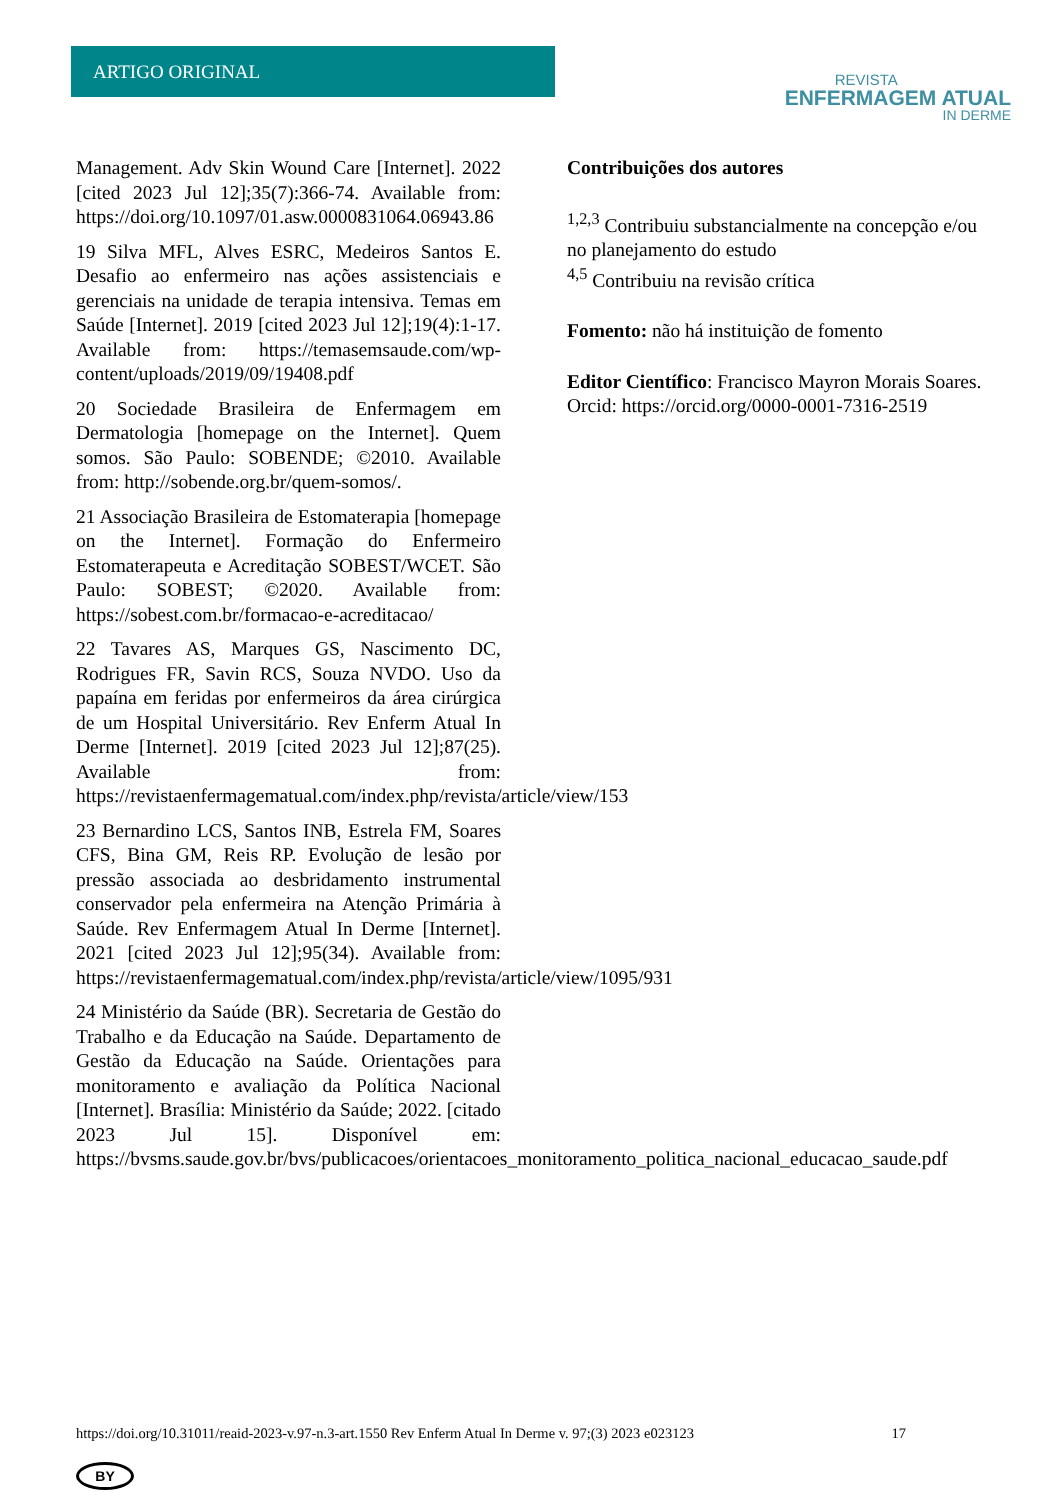ARTIGO ORIGINAL
REVISTA
ENFERMAGEM ATUAL
IN DERME
Management. Adv Skin Wound Care [Internet]. 2022 [cited 2023 Jul 12];35(7):366-74. Available from: https://doi.org/10.1097/01.asw.0000831064.06943.86
19 Silva MFL, Alves ESRC, Medeiros Santos E. Desafio ao enfermeiro nas ações assistenciais e gerenciais na unidade de terapia intensiva. Temas em Saúde [Internet]. 2019 [cited 2023 Jul 12];19(4):1-17. Available from: https://temasemsaude.com/wp-content/uploads/2019/09/19408.pdf
20 Sociedade Brasileira de Enfermagem em Dermatologia [homepage on the Internet]. Quem somos. São Paulo: SOBENDE; ©2010. Available from: http://sobende.org.br/quem-somos/.
21 Associação Brasileira de Estomaterapia [homepage on the Internet]. Formação do Enfermeiro Estomaterapeuta e Acreditação SOBEST/WCET. São Paulo: SOBEST; ©2020. Available from: https://sobest.com.br/formacao-e-acreditacao/
22 Tavares AS, Marques GS, Nascimento DC, Rodrigues FR, Savin RCS, Souza NVDO. Uso da papaína em feridas por enfermeiros da área cirúrgica de um Hospital Universitário. Rev Enferm Atual In Derme [Internet]. 2019 [cited 2023 Jul 12];87(25). Available from: https://revistaenfermagematual.com/index.php/revista/article/view/153
23 Bernardino LCS, Santos INB, Estrela FM, Soares CFS, Bina GM, Reis RP. Evolução de lesão por pressão associada ao desbridamento instrumental conservador pela enfermeira na Atenção Primária à Saúde. Rev Enfermagem Atual In Derme [Internet]. 2021 [cited 2023 Jul 12];95(34). Available from: https://revistaenfermagematual.com/index.php/revista/article/view/1095/931
24 Ministério da Saúde (BR). Secretaria de Gestão do Trabalho e da Educação na Saúde. Departamento de Gestão da Educação na Saúde. Orientações para monitoramento e avaliação da Política Nacional [Internet]. Brasília: Ministério da Saúde; 2022. [citado 2023 Jul 15]. Disponível em: https://bvsms.saude.gov.br/bvs/publicacoes/orientacoes_monitoramento_politica_nacional_educacao_saude.pdf
Contribuições dos autores
<sup>1,2,3</sup> Contribuiu substancialmente na concepção e/ou no planejamento do estudo
<sup>4,5</sup> Contribuiu na revisão crítica
Fomento: não há instituição de fomento
Editor Científico: Francisco Mayron Morais Soares. Orcid: https://orcid.org/0000-0001-7316-2519
https://doi.org/10.31011/reaid-2023-v.97-n.3-art.1550 Rev Enferm Atual In Derme v. 97;(3) 2023 e023123 17
BY